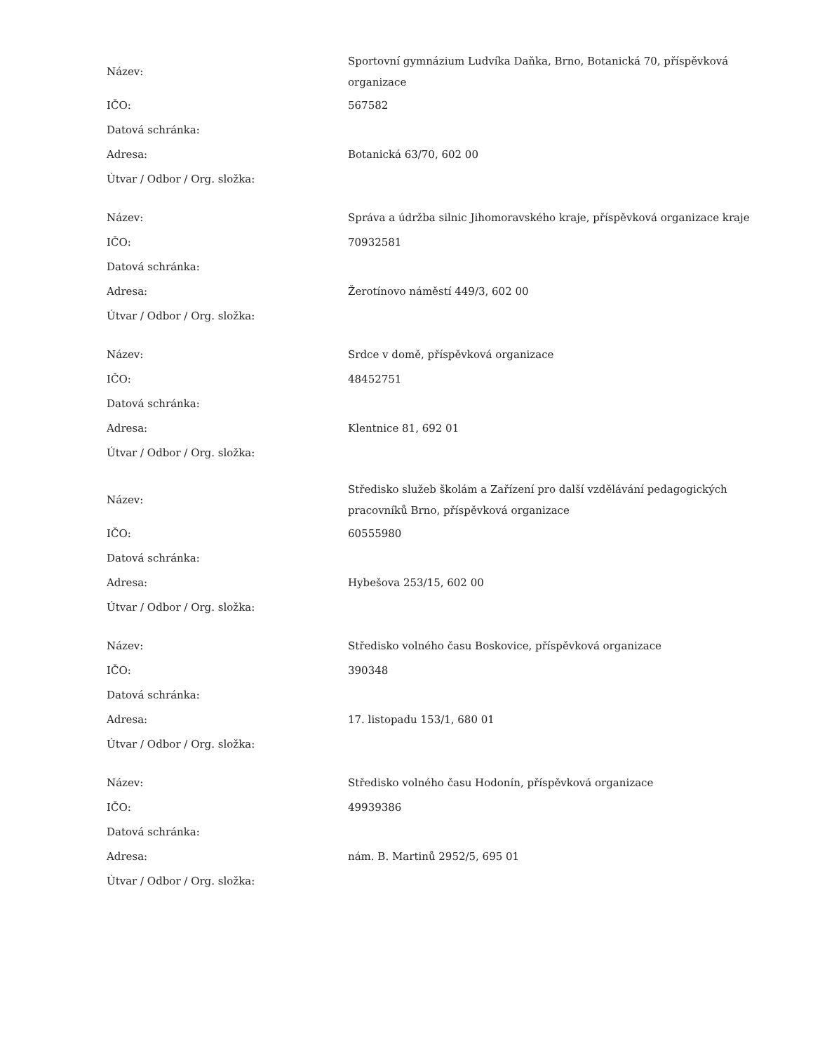| Název: | Sportovní gymnázium Ludvíka Daňka, Brno, Botanická 70, příspěvková organizace |
| IČO: | 567582 |
| Datová schránka: | |
| Adresa: | Botanická 63/70, 602 00 |
| Útvar / Odbor / Org. složka: | |
| Název: | Správa a údržba silnic Jihomoravského kraje, příspěvková organizace kraje |
| IČO: | 70932581 |
| Datová schránka: | |
| Adresa: | Žerotínovo náměstí 449/3, 602 00 |
| Útvar / Odbor / Org. složka: | |
| Název: | Srdce v domě, příspěvková organizace |
| IČO: | 48452751 |
| Datová schránka: | |
| Adresa: | Klentnice 81, 692 01 |
| Útvar / Odbor / Org. složka: | |
| Název: | Středisko služeb školám a Zařízení pro další vzdělávání pedagogických pracovníků Brno, příspěvková organizace |
| IČO: | 60555980 |
| Datová schránka: | |
| Adresa: | Hybešova 253/15, 602 00 |
| Útvar / Odbor / Org. složka: | |
| Název: | Středisko volného času Boskovice, příspěvková organizace |
| IČO: | 390348 |
| Datová schránka: | |
| Adresa: | 17. listopadu 153/1, 680 01 |
| Útvar / Odbor / Org. složka: | |
| Název: | Středisko volného času Hodonín, příspěvková organizace |
| IČO: | 49939386 |
| Datová schránka: | |
| Adresa: | nám. B. Martinů 2952/5, 695 01 |
| Útvar / Odbor / Org. složka: | |